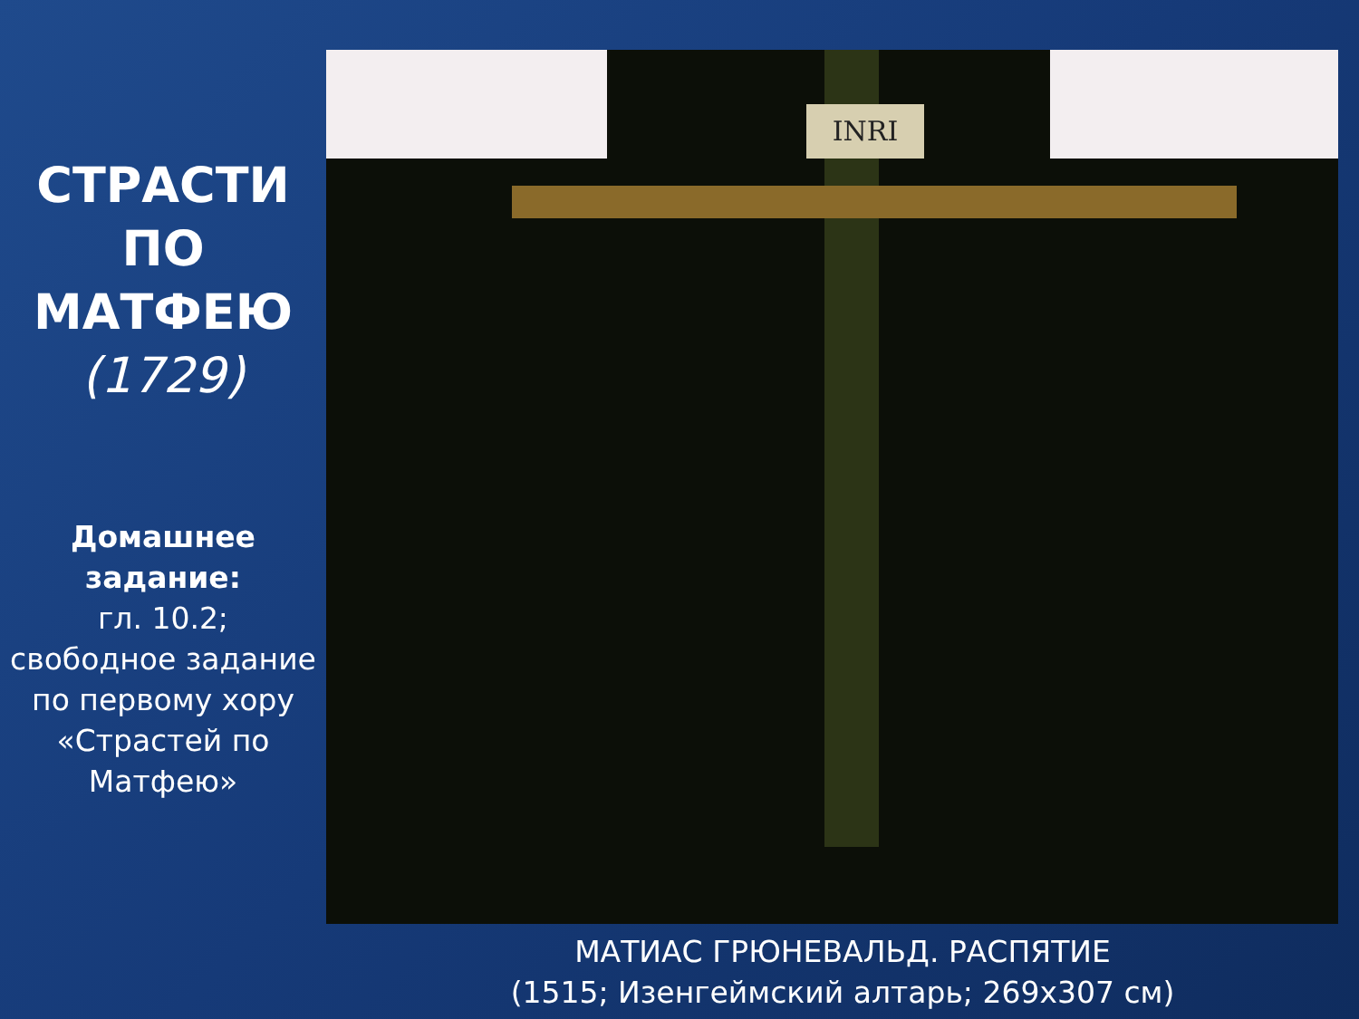СТРАСТИ
ПО
МАТФЕЮ
(1729)
Домашнее задание:
гл. 10.2;
свободное задание по первому хору «Страстей по Матфею»
INRI
МАТИАС ГРЮНЕВАЛЬД. РАСПЯТИЕ
(1515; Изенгеймский алтарь; 269х307 см)